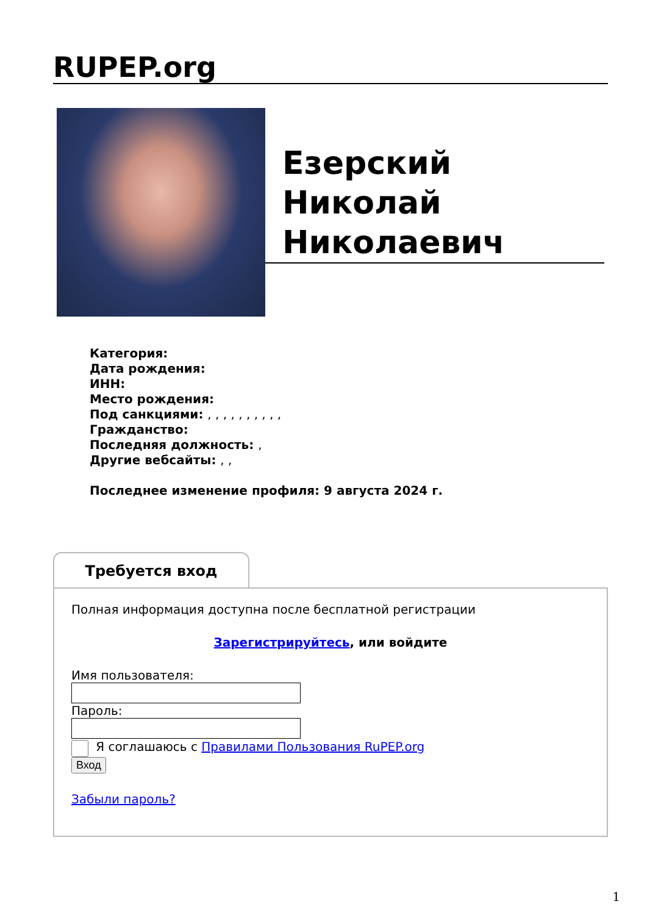RUPEP.org
Езерский Николай Николаевич
Категория:
Дата рождения:
ИНН:
Место рождения:
Под санкциями: , , , , , , , , , ,
Гражданство:
Последняя должность: ,
Другие вебсайты: , ,
Последнее изменение профиля: 9 августа 2024 г.
Требуется вход
Полная информация доступна после бесплатной регистрации
Зарегистрируйтесь, или войдите
Имя пользователя:
Пароль:
Я соглашаюсь с Правилами Пользования RuPEP.org
Вход
Забыли пароль?
1